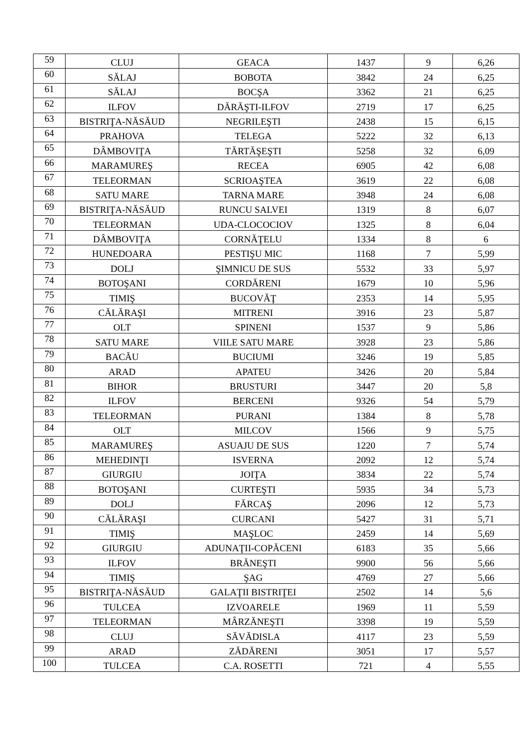| 59 | CLUJ | GEACA | 1437 | 9 | 6,26 |
| 60 | SĂLAJ | BOBOTA | 3842 | 24 | 6,25 |
| 61 | SĂLAJ | BOCŞA | 3362 | 21 | 6,25 |
| 62 | ILFOV | DĂRĂŞTI-ILFOV | 2719 | 17 | 6,25 |
| 63 | BISTRIŢA-NĂSĂUD | NEGRILEŞTI | 2438 | 15 | 6,15 |
| 64 | PRAHOVA | TELEGA | 5222 | 32 | 6,13 |
| 65 | DÂMBOVIŢA | TĂRTĂŞEŞTI | 5258 | 32 | 6,09 |
| 66 | MARAMUREŞ | RECEA | 6905 | 42 | 6,08 |
| 67 | TELEORMAN | SCRIOAŞTEA | 3619 | 22 | 6,08 |
| 68 | SATU MARE | TARNA MARE | 3948 | 24 | 6,08 |
| 69 | BISTRIŢA-NĂSĂUD | RUNCU SALVEI | 1319 | 8 | 6,07 |
| 70 | TELEORMAN | UDA-CLOCOCIOV | 1325 | 8 | 6,04 |
| 71 | DÂMBOVIŢA | CORNĂŢELU | 1334 | 8 | 6 |
| 72 | HUNEDOARA | PESTIŞU MIC | 1168 | 7 | 5,99 |
| 73 | DOLJ | ŞIMNICU DE SUS | 5532 | 33 | 5,97 |
| 74 | BOTOŞANI | CORDĂRENI | 1679 | 10 | 5,96 |
| 75 | TIMIŞ | BUCOVĂŢ | 2353 | 14 | 5,95 |
| 76 | CĂLĂRAŞI | MITRENI | 3916 | 23 | 5,87 |
| 77 | OLT | SPINENI | 1537 | 9 | 5,86 |
| 78 | SATU MARE | VIILE SATU MARE | 3928 | 23 | 5,86 |
| 79 | BACĂU | BUCIUMI | 3246 | 19 | 5,85 |
| 80 | ARAD | APATEU | 3426 | 20 | 5,84 |
| 81 | BIHOR | BRUSTURI | 3447 | 20 | 5,8 |
| 82 | ILFOV | BERCENI | 9326 | 54 | 5,79 |
| 83 | TELEORMAN | PURANI | 1384 | 8 | 5,78 |
| 84 | OLT | MILCOV | 1566 | 9 | 5,75 |
| 85 | MARAMUREŞ | ASUAJU DE SUS | 1220 | 7 | 5,74 |
| 86 | MEHEDINŢI | ISVERNA | 2092 | 12 | 5,74 |
| 87 | GIURGIU | JOIŢA | 3834 | 22 | 5,74 |
| 88 | BOTOŞANI | CURTEŞTI | 5935 | 34 | 5,73 |
| 89 | DOLJ | FĂRCAŞ | 2096 | 12 | 5,73 |
| 90 | CĂLĂRAŞI | CURCANI | 5427 | 31 | 5,71 |
| 91 | TIMIŞ | MAŞLOC | 2459 | 14 | 5,69 |
| 92 | GIURGIU | ADUNAŢII-COPĂCENI | 6183 | 35 | 5,66 |
| 93 | ILFOV | BRĂNEŞTI | 9900 | 56 | 5,66 |
| 94 | TIMIŞ | ŞAG | 4769 | 27 | 5,66 |
| 95 | BISTRIŢA-NĂSĂUD | GALAŢII BISTRIŢEI | 2502 | 14 | 5,6 |
| 96 | TULCEA | IZVOARELE | 1969 | 11 | 5,59 |
| 97 | TELEORMAN | MÂRZĂNEŞTI | 3398 | 19 | 5,59 |
| 98 | CLUJ | SĂVĂDISLA | 4117 | 23 | 5,59 |
| 99 | ARAD | ZĂDĂRENI | 3051 | 17 | 5,57 |
| 100 | TULCEA | C.A. ROSETTI | 721 | 4 | 5,55 |